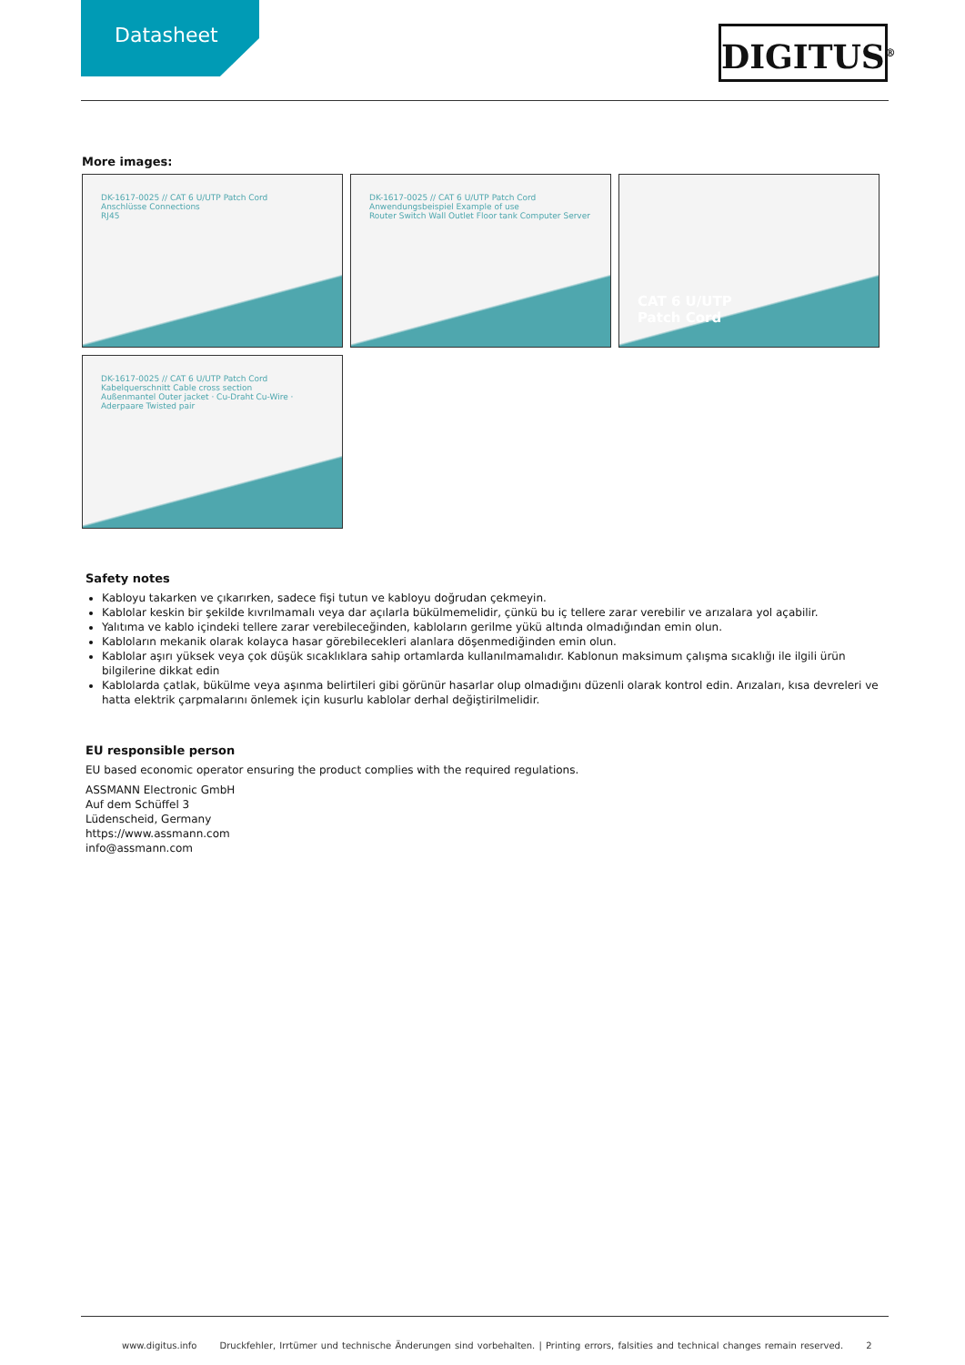Datasheet DIGITUS<sup>®</sup>
More images:
DK-1617-0025 // CAT 6 U/UTP Patch Cord
Anschlüsse Connections
RJ45
DK-1617-0025 // CAT 6 U/UTP Patch Cord
Anwendungsbeispiel Example of use
Router Switch Wall Outlet Floor tank Computer Server
CAT 6 U/UTP
Patch Cord
DK-1617-0025 // CAT 6 U/UTP Patch Cord
Kabelquerschnitt Cable cross section
Außenmantel Outer jacket · Cu-Draht Cu-Wire · Aderpaare Twisted pair
Safety notes
Kabloyu takarken ve çıkarırken, sadece fişi tutun ve kabloyu doğrudan çekmeyin.
Kablolar keskin bir şekilde kıvrılmamalı veya dar açılarla bükülmemelidir, çünkü bu iç tellere zarar verebilir ve arızalara yol açabilir.
Yalıtıma ve kablo içindeki tellere zarar verebileceğinden, kabloların gerilme yükü altında olmadığından emin olun.
Kabloların mekanik olarak kolayca hasar görebilecekleri alanlara döşenmediğinden emin olun.
Kablolar aşırı yüksek veya çok düşük sıcaklıklara sahip ortamlarda kullanılmamalıdır. Kablonun maksimum çalışma sıcaklığı ile ilgili ürün bilgilerine dikkat edin
Kablolarda çatlak, bükülme veya aşınma belirtileri gibi görünür hasarlar olup olmadığını düzenli olarak kontrol edin. Arızaları, kısa devreleri ve hatta elektrik çarpmalarını önlemek için kusurlu kablolar derhal değiştirilmelidir.
EU responsible person
EU based economic operator ensuring the product complies with the required regulations.
ASSMANN Electronic GmbH
Auf dem Schüffel 3
Lüdenscheid, Germany
https://www.assmann.com
info@assmann.com
www.digitus.info Druckfehler, Irrtümer und technische Änderungen sind vorbehalten. | Printing errors, falsities and technical changes remain reserved. 2